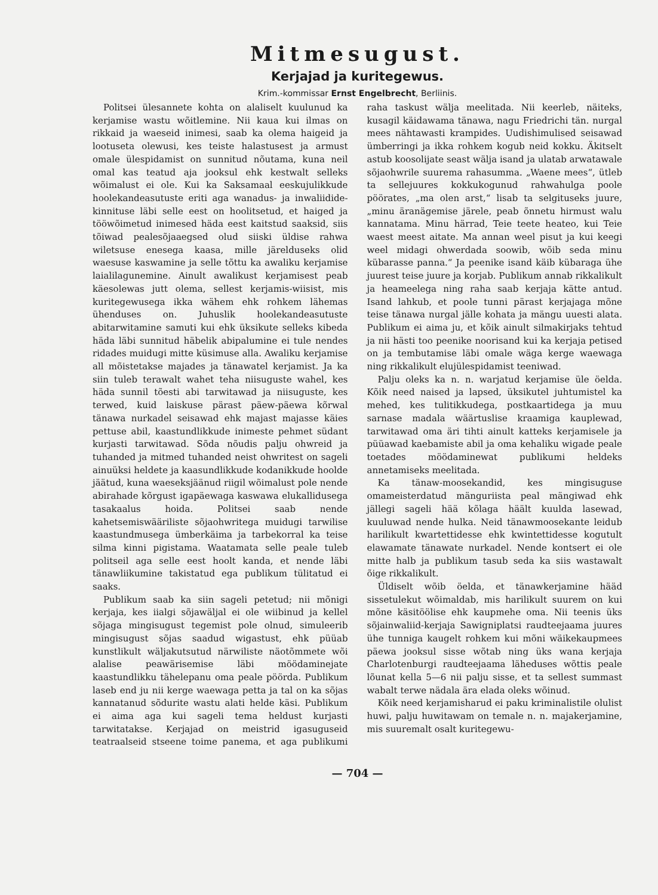Mitmesugust.
Kerjajad ja kuritegewus.
Krim.-kommissar Ernst Engelbrecht, Berliinis.
Politsei ülesannete kohta on alaliselt kuulunud ka kerjamise wastu wõitlemine. Nii kaua kui ilmas on rikkaid ja waeseid inimesi, saab ka olema haigeid ja lootuseta olewusi, kes teiste halastusest ja armust omale ülespidamist on sunnitud nõutama, kuna neil omal kas teatud aja jooksul ehk kestwalt selleks wõimalust ei ole. Kui ka Saksamaal eeskujulikkude hoolekandeasutuste eriti aga wanadus- ja inwaliidide-kinnituse läbi selle eest on hoolitsetud, et haiged ja tööwõimetud inimesed häda eest kaitstud saaksid, siis tõiwad pealesõjaaegsed olud siiski üldise rahwa wiletsuse enesega kaasa, mille järelduseks olid waesuse kaswamine ja selle tõttu ka awaliku kerjamise laialilagunemine. Ainult awalikust kerjamisest peab käesolewas jutt olema, sellest kerjamis-wiisist, mis kuritegewusega ikka wähem ehk rohkem lähemas ühenduses on. Juhuslik hoolekandeasutuste abitarwitamine samuti kui ehk üksikute selleks kibeda häda läbi sunnitud häbelik abipalumine ei tule nendes ridades muidugi mitte küsimuse alla. Awaliku kerjamise all mõistetakse majades ja tänawatel kerjamist. Ja ka siin tuleb terawalt wahet teha niisuguste wahel, kes häda sunnil tõesti abi tarwitawad ja niisuguste, kes terwed, kuid laiskuse pärast päew-päewa kõrwal tänawa nurkadel seisawad ehk majast majasse käies pettuse abil, kaastundlikkude inimeste pehmet südant kurjasti tarwitawad. Sõda nõudis palju ohwreid ja tuhanded ja mitmed tuhanded neist ohwritest on sageli ainuüksi heldete ja kaasundlikkude kodanikkude hoolde jäätud, kuna waeseksjäänud riigil wõimalust pole nende abirahade kõrgust igapäewaga kaswawa elukallidusega tasakaalus hoida. Politsei saab nende kahetsemiswääriliste sõjaohwritega muidugi tarwilise kaastundmusega ümberkäima ja tarbekorral ka teise silma kinni pigistama. Waatamata selle peale tuleb politseil aga selle eest hoolt kanda, et nende läbi tänawliikumine takistatud ega publikum tülitatud ei saaks.
Publikum saab ka siin sageli petetud; nii mõnigi kerjaja, kes iialgi sõjawäljal ei ole wiibinud ja kellel sõjaga mingisugust tegemist pole olnud, simuleerib mingisugust sõjas saadud wigastust, ehk püüab kunstlikult wäljakutsutud närwiliste näotõmmete wõi alalise peawärisemise läbi möödaminejate kaastundlikku tähelepanu oma peale pöörda. Publikum laseb end ju nii kerge waewaga petta ja tal on ka sõjas kannatanud sõdurite wastu alati helde käsi. Publikum ei aima aga kui sageli tema heldust kurjasti tarwitatakse. Kerjajad on meistrid igasuguseid teatraalseid stseene toime panema, et aga publikumi raha taskust wälja meelitada. Nii keerleb, näiteks, kusagil käidawama tänawa, nagu Friedrichi tän. nurgal mees nähtawasti krampides. Uudishimulised seisawad ümberringi ja ikka rohkem kogub neid kokku. Äkitselt astub koosolijate seast wälja isand ja ulatab arwatawale sõjaohwrile suurema rahasumma. „Waene mees“, ütleb ta sellejuures kokkukogunud rahwahulga poole pöörates, „ma olen arst,“ lisab ta selgituseks juure, „minu äranägemise järele, peab õnnetu hirmust walu kannatama. Minu härrad, Teie teete heateo, kui Teie waest meest aitate. Ma annan weel pisut ja kui keegi weel midagi ohwerdada soowib, wõib seda minu kübarasse panna.“ Ja peenike isand käib kübaraga ühe juurest teise juure ja korjab. Publikum annab rikkalikult ja heameelega ning raha saab kerjaja kätte antud. Isand lahkub, et poole tunni pärast kerjajaga mõne teise tänawa nurgal jälle kohata ja mängu uuesti alata. Publikum ei aima ju, et kõik ainult silmakirjaks tehtud ja nii hästi too peenike noorisand kui ka kerjaja petised on ja tembutamise läbi omale wäga kerge waewaga ning rikkalikult elujülespidamist teeniwad.
Palju oleks ka n. n. warjatud kerjamise üle öelda. Kõik need naised ja lapsed, üksikutel juhtumistel ka mehed, kes tulitikkudega, postkaartidega ja muu sarnase madala wäärtuslise kraamiga kauplewad, tarwitawad oma äri tihti ainult katteks kerjamisele ja püüawad kaebamiste abil ja oma kehaliku wigade peale toetades möödaminewat publikumi heldeks annetamiseks meelitada.
Ka tänaw-moosekandid, kes mingisuguse omameisterdatud mänguriista peal mängiwad ehk jällegi sageli hää kõlaga häält kuulda lasewad, kuuluwad nende hulka. Neid tänawmoosekante leidub harilikult kwartettidesse ehk kwintettidesse kogutult elawamate tänawate nurkadel. Nende kontsert ei ole mitte halb ja publikum tasub seda ka siis wastawalt õige rikkalikult.
Üldiselt wõib öelda, et tänawkerjamine hääd sissetulekut wõimaldab, mis harilikult suurem on kui mõne käsitöölise ehk kaupmehe oma. Nii teenis üks sõjainwaliid-kerjaja Sawigniplatsi raudteejaama juures ühe tunniga kaugelt rohkem kui mõni wäikekaupmees päewa jooksul sisse wõtab ning üks wana kerjaja Charlotenburgi raudteejaama läheduses wõttis peale lõunat kella 5—6 nii palju sisse, et ta sellest summast wabalt terwe nädala ära elada oleks wõinud.
Kõik need kerjamisharud ei paku kriminalistile olulist huwi, palju huwitawam on temale n. n. majakerjamine, mis suuremalt osalt kuritegewu-
— 704 —